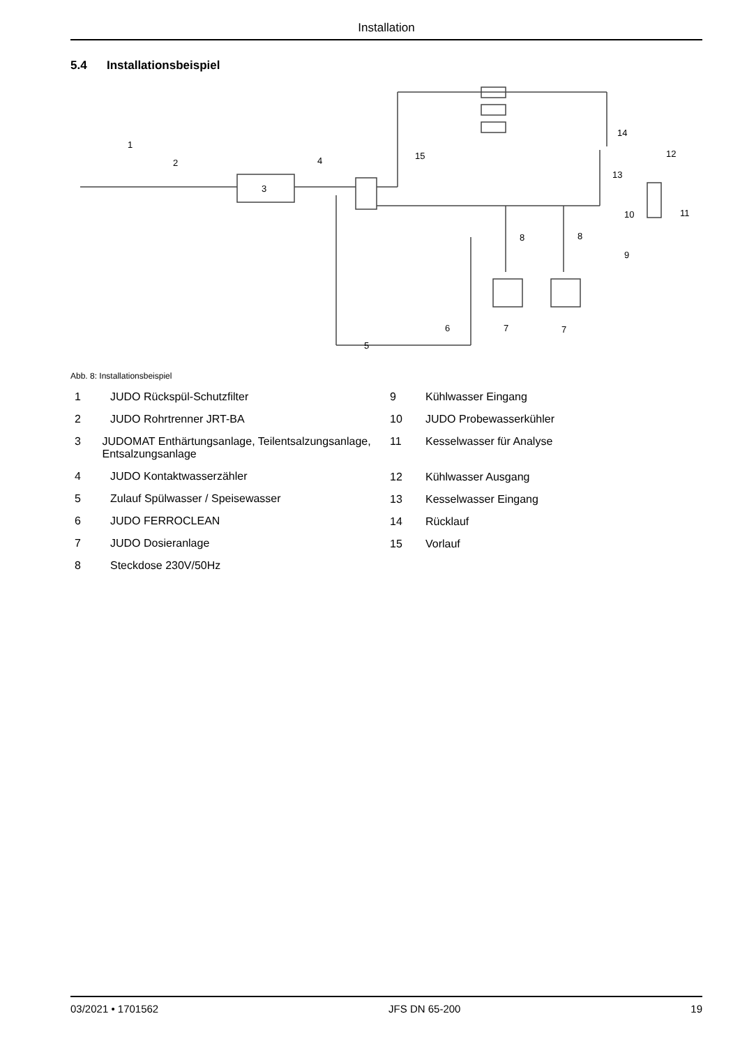Installation
5.4 Installationsbeispiel
1
2
3
4
5
6
7
7
8
8
9
10
11
12
13
14
15
Abb. 8: Installationsbeispiel
1 JUDO Rückspül-Schutzfilter
2 JUDO Rohrtrenner JRT-BA
3 JUDOMAT Enthärtungsanlage, Teilentsalzungsanlage, Entsalzungsanlage
4 JUDO Kontaktwasserzähler
5 Zulauf Spülwasser / Speisewasser
6 JUDO FERROCLEAN
7 JUDO Dosieranlage
8 Steckdose 230V/50Hz
9 Kühlwasser Eingang
10 JUDO Probewasserkühler
11 Kesselwasser für Analyse
12 Kühlwasser Ausgang
13 Kesselwasser Eingang
14 Rücklauf
15 Vorlauf
03/2021 • 1701562 JFS DN 65-200 19